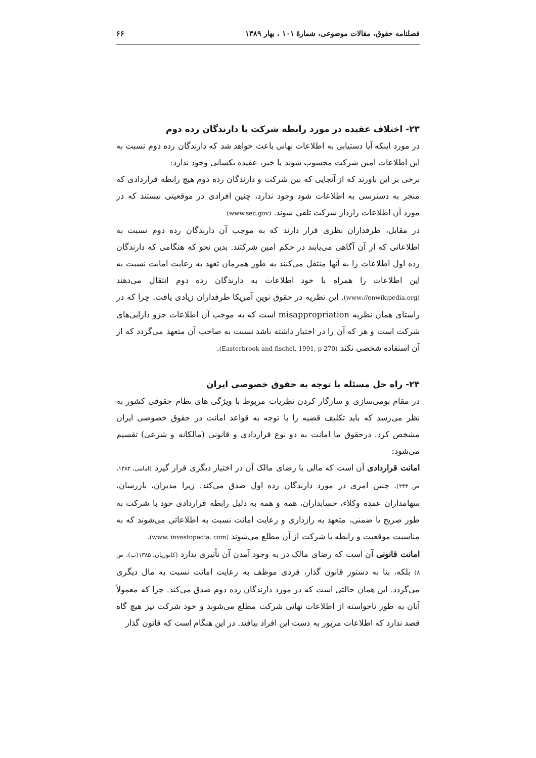فصلنامه حقوق، مقالات موضوعی، شمارهٔ ۱۰۱ ، بهار ۱۳۸۹ ۶۶
۲۳- اختلاف عقیده در مورد رابطه شرکت با دارندگان رده دوم
در مورد اینکه آیا دستیابی به اطلاعات نهانی باعث خواهد شد که دارندگان رده دوم نسبت به این اطلاعات امین شرکت محسوب شوند یا خیر، عقیده یکسانی وجود ندارد:
برخی بر این باورند که از آنجایی که بین شرکت و دارندگان رده دوم هیچ رابطه قراردادی که منجر به دسترسی به اطلاعات شود وجود ندارد، چنین افرادی در موقعیتی نیستند که در مورد آن اطلاعات رازدار شرکت تلقی شوند. (www.sec.gov)
در مقابل، طرفداران نظری قرار دارند که به موجب آن دارندگان رده دوم نسبت به اطلاعاتی که از آن آگاهی می‌یابند در حکم امین شرکتند. بدین نحو که هنگامی که دارندگان رده اول اطلاعات را به آنها منتقل می‌کنند به طور همزمان تعهد به رعایت امانت نسبت به این اطلاعات را همراه با خود اطلاعات به دارندگان رده دوم انتقال می‌دهند (www://enwikipedia.org). این نظریه در حقوق نوین آمریکا طرفداران زیادی یافت. چرا که در راستای همان نظریه misappropriation است که به موجب آن اطلاعات جزو دارایی‌های شرکت است و هر که آن را در اختیار داشته باشد نسبت به صاحب آن متعهد می‌گردد که از آن استفاده شخصی نکند (Easterbrook and fischel. 1991, p 270).
۲۴- راه حل مسئله با توجه به حقوق خصوصی ایران
در مقام بومی‌سازی و سازگار کردن نظریات مربوط با ویژگی های نظام حقوقی کشور به نظر می‌رسد که باید تکلیف قضیه را با توجه به قواعد امانت در حقوق خصوصی ایران مشخص کرد. درحقوق ما امانت به دو نوع قراردادی و قانونی (مالکانه و شرعی) تقسیم می‌شود:
امانت قراردادی آن است که مالی با رضای مالک آن در اختیار دیگری قرار گیرد (امامی، ۱۳۸۲، ص ۲۴۳). چنین امری در مورد دارندگان رده اول صدق می‌کند. زیرا مدیران، بازرسان، سهامداران عمده وکلاء، حسابداران، همه و همه به دلیل رابطه قراردادی خود با شرکت به طور صریح یا ضمنی، متعهد به رازداری و رعایت امانت نسبت به اطلاعاتی می‌شوند که به مناسبت موقعیت و رابطه با شرکت از آن مطلع می‌شوند (www. investopedia. com).
امانت قانونی آن است که رضای مالک در به وجود آمدن آن تأثیری ندارد (کاتوزیان، ۱۳۸۵(ب)، ص ۸) بلکه، بنا به دستور قانون گذار، فردی موظف به رعایت امانت نسبت به مال دیگری می‌گردد. این همان حالتی است که در مورد دارندگان رده دوم صدق می‌کند. چرا که معمولاً آنان به طور ناخواسته از اطلاعات نهانی شرکت مطلع می‌شوند و خود شرکت نیز هیچ گاه قصد ندارد که اطلاعات مزبور به دست این افراد بیافتد. در این هنگام است که قانون گذار